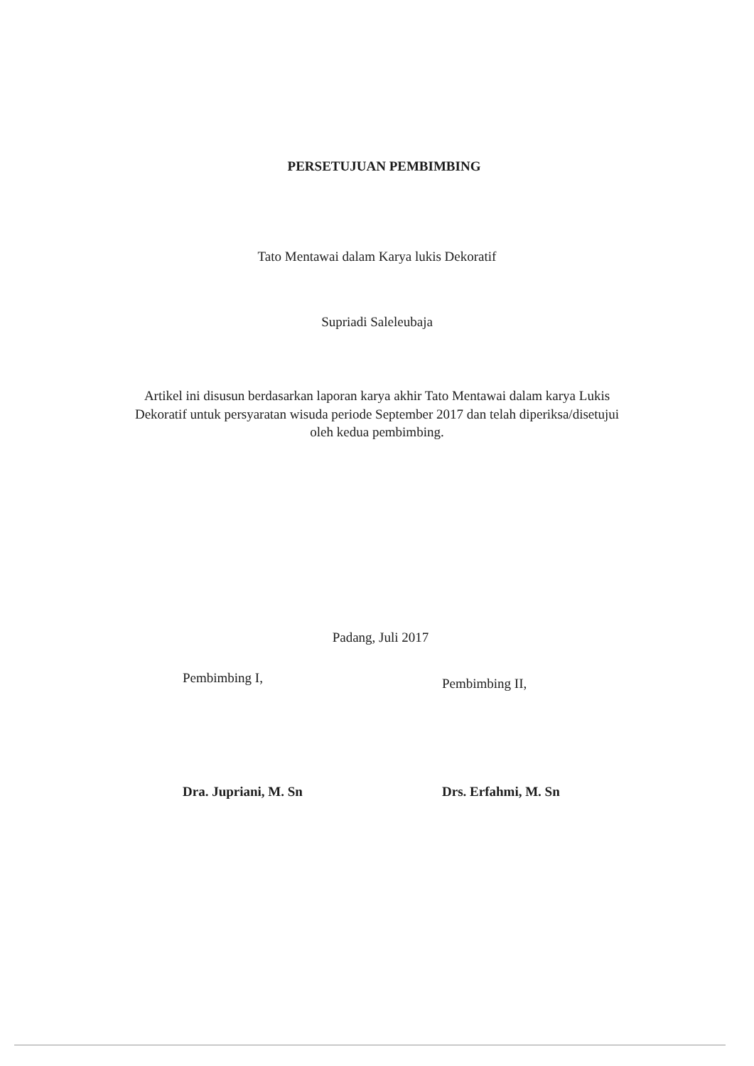PERSETUJUAN PEMBIMBING
Tato Mentawai dalam Karya lukis Dekoratif
Supriadi Saleleubaja
Artikel ini disusun berdasarkan laporan karya akhir Tato Mentawai dalam karya Lukis Dekoratif untuk persyaratan wisuda periode September 2017 dan telah diperiksa/disetujui oleh kedua pembimbing.
Padang, Juli 2017
Pembimbing I,
Dra. Jupriani, M. Sn
Pembimbing II,
Drs. Erfahmi, M. Sn